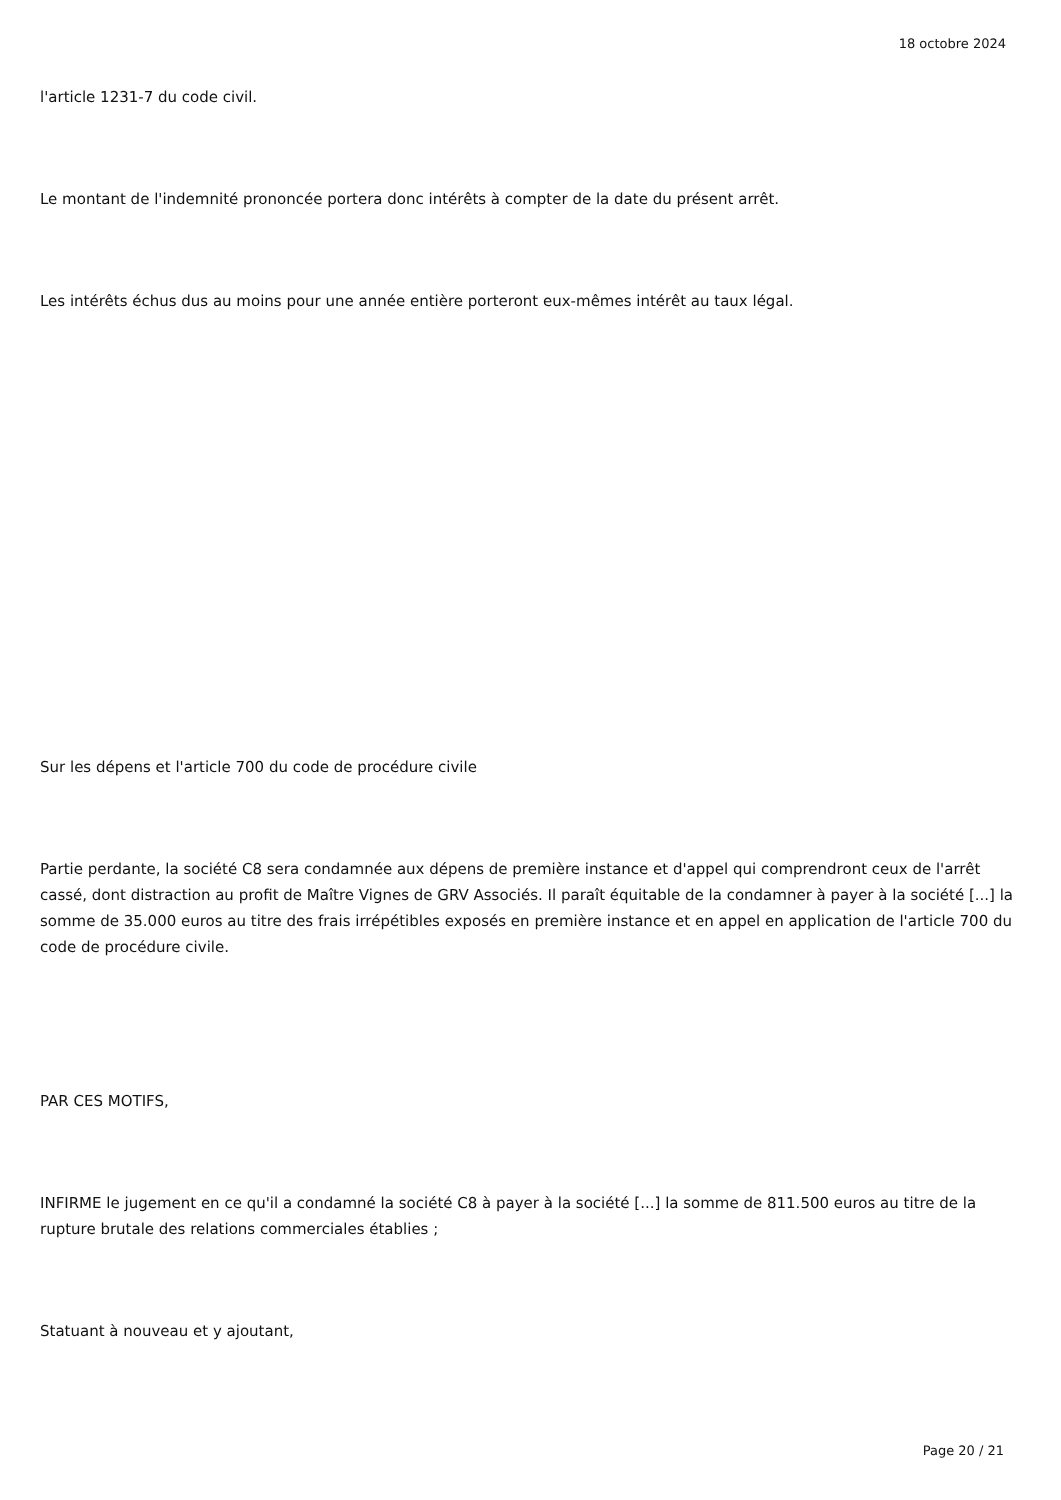18 octobre 2024
l'article 1231-7 du code civil.
Le montant de l'indemnité prononcée portera donc intérêts à compter de la date du présent arrêt.
Les intérêts échus dus au moins pour une année entière porteront eux-mêmes intérêt au taux légal.
Sur les dépens et l'article 700 du code de procédure civile
Partie perdante, la société C8 sera condamnée aux dépens de première instance et d'appel qui comprendront ceux de l'arrêt cassé, dont distraction au profit de Maître Vignes de GRV Associés. Il paraît équitable de la condamner à payer à la société [...] la somme de 35.000 euros au titre des frais irrépétibles exposés en première instance et en appel en application de l'article 700 du code de procédure civile.
PAR CES MOTIFS,
INFIRME le jugement en ce qu'il a condamné la société C8 à payer à la société [...] la somme de 811.500 euros au titre de la rupture brutale des relations commerciales établies ;
Statuant à nouveau et y ajoutant,
Page 20 / 21